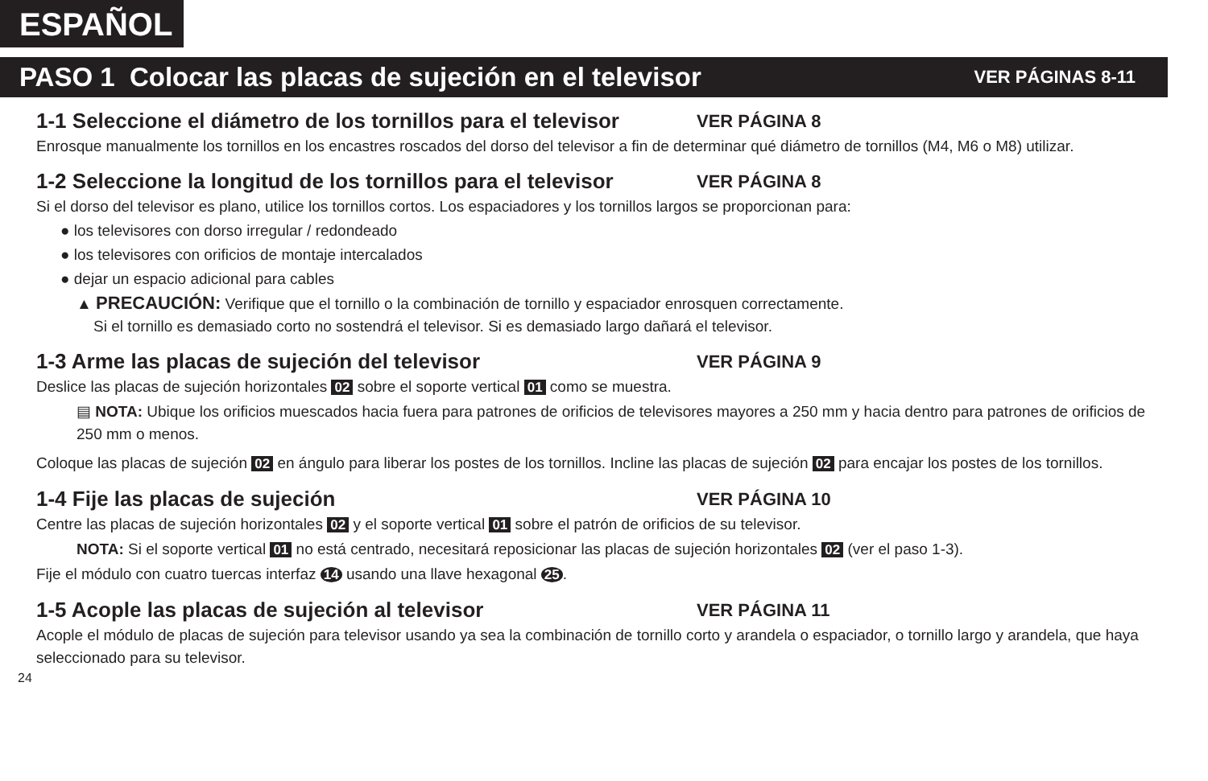ESPAÑOL
PASO 1 Colocar las placas de sujeción en el televisor
VER PÁGINAS 8-11
1-1 Seleccione el diámetro de los tornillos para el televisor VER PÁGINA 8
Enrosque manualmente los tornillos en los encastres roscados del dorso del televisor a fin de determinar qué diámetro de tornillos (M4, M6 o M8) utilizar.
1-2 Seleccione la longitud de los tornillos para el televisor VER PÁGINA 8
Si el dorso del televisor es plano, utilice los tornillos cortos. Los espaciadores y los tornillos largos se proporcionan para:
● los televisores con dorso irregular / redondeado
● los televisores con orificios de montaje intercalados
● dejar un espacio adicional para cables
▲ PRECAUCIÓN: Verifique que el tornillo o la combinación de tornillo y espaciador enrosquen correctamente.
Si el tornillo es demasiado corto no sostendrá el televisor. Si es demasiado largo dañará el televisor.
1-3 Arme las placas de sujeción del televisor VER PÁGINA 9
Deslice las placas de sujeción horizontales 02 sobre el soporte vertical 01 como se muestra.
▤ NOTA: Ubique los orificios muescados hacia fuera para patrones de orificios de televisores mayores a 250 mm y hacia dentro para patrones de orificios de 250 mm o menos.
Coloque las placas de sujeción 02 en ángulo para liberar los postes de los tornillos. Incline las placas de sujeción 02 para encajar los postes de los tornillos.
1-4 Fije las placas de sujeción VER PÁGINA 10
Centre las placas de sujeción horizontales 02 y el soporte vertical 01 sobre el patrón de orificios de su televisor.
NOTA: Si el soporte vertical 01 no está centrado, necesitará reposicionar las placas de sujeción horizontales 02 (ver el paso 1-3).
Fije el módulo con cuatro tuercas interfaz 14 usando una llave hexagonal 25.
1-5 Acople las placas de sujeción al televisor VER PÁGINA 11
Acople el módulo de placas de sujeción para televisor usando ya sea la combinación de tornillo corto y arandela o espaciador, o tornillo largo y arandela, que haya seleccionado para su televisor.
24